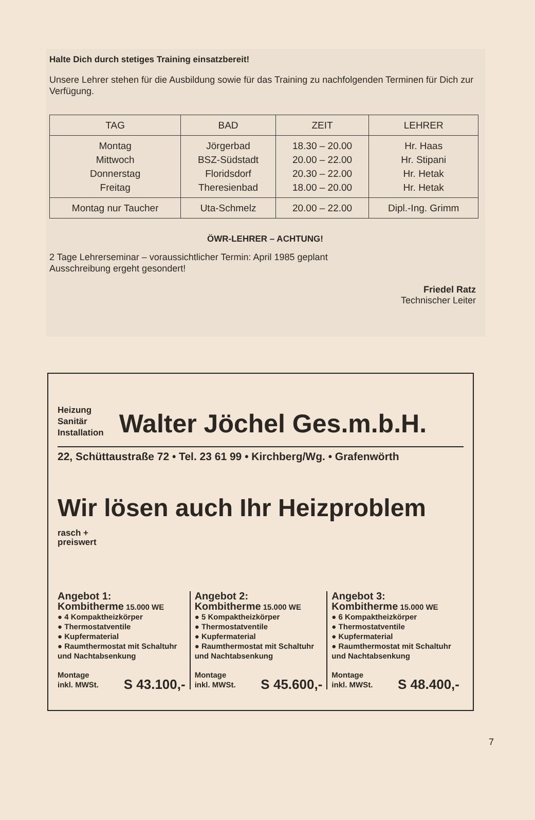Halte Dich durch stetiges Training einsatzbereit!
Unsere Lehrer stehen für die Ausbildung sowie für das Training zu nachfolgenden Terminen für Dich zur Verfügung.
| TAG | BAD | ZEIT | LEHRER |
| --- | --- | --- | --- |
| Montag Mittwoch Donnerstag Freitag | Jörgerbad BSZ-Südstadt Floridsdorf Theresienbad | 18.30 – 20.00 20.00 – 22.00 20.30 – 22.00 18.00 – 20.00 | Hr. Haas Hr. Stipani Hr. Hetak Hr. Hetak |
| Montag nur Taucher | Uta-Schmelz | 20.00 – 22.00 | Dipl.-Ing. Grimm |
ÖWR-LEHRER – ACHTUNG!
2 Tage Lehrerseminar – voraussichtlicher Termin: April 1985 geplant
Ausschreibung ergeht gesondert!
Friedel Ratz
Technischer Leiter
Heizung
Sanitär
Installation
Walter Jöchel Ges.m.b.H.
22, Schüttaustraße 72 • Tel. 23 61 99 • Kirchberg/Wg. • Grafenwörth
Wir lösen auch Ihr Heizproblem rasch +
preiswert
Angebot 1:
Kombitherme 15.000 WE
● 4 Kompaktheizkörper
● Thermostatventile
● Kupfermaterial
● Raumthermostat mit Schaltuhr und Nachtabsenkung
Montage
inkl. MWSt. S 43.100,-
Angebot 2:
Kombitherme 15.000 WE
● 5 Kompaktheizkörper
● Thermostatventile
● Kupfermaterial
● Raumthermostat mit Schaltuhr und Nachtabsenkung
Montage
inkl. MWSt. S 45.600,-
Angebot 3:
Kombitherme 15.000 WE
● 6 Kompaktheizkörper
● Thermostatventile
● Kupfermaterial
● Raumthermostat mit Schaltuhr und Nachtabsenkung
Montage
inkl. MWSt. S 48.400,-
7